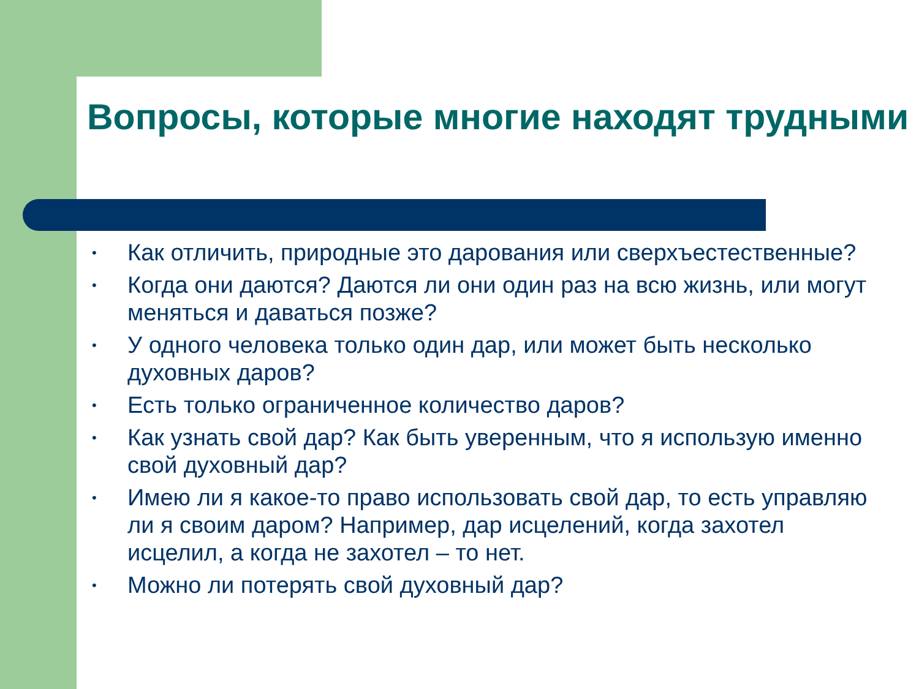Вопросы, которые многие находят трудными
• Как отличить, природные это дарования или сверхъестественные?
• Когда они даются? Даются ли они один раз на всю жизнь, или могут меняться и даваться позже?
• У одного человека только один дар, или может быть несколько духовных даров?
• Есть только ограниченное количество даров?
• Как узнать свой дар? Как быть уверенным, что я использую именно свой духовный дар?
• Имею ли я какое-то право использовать свой дар, то есть управляю ли я своим даром? Например, дар исцелений, когда захотел исцелил, а когда не захотел – то нет.
• Можно ли потерять свой духовный дар?